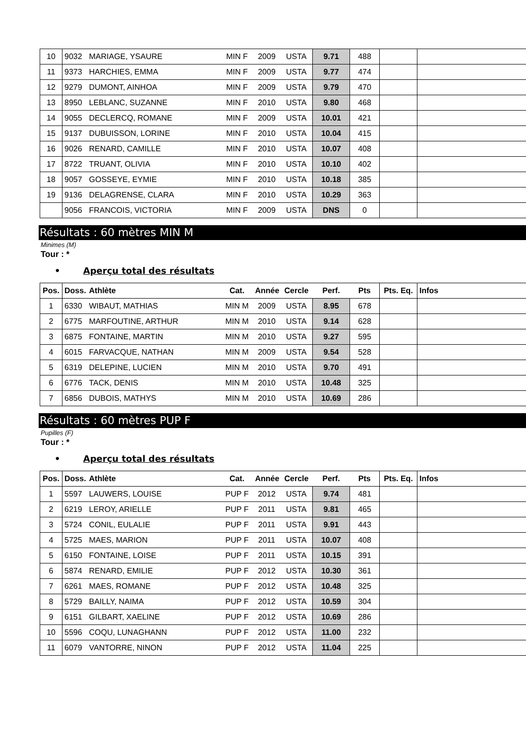| 10 | 9032 | MARIAGE, YSAURE | MIN F | 2009 | USTA | 9.71 | 488 | | |
| 11 | 9373 | HARCHIES, EMMA | MIN F | 2009 | USTA | 9.77 | 474 | | |
| 12 | 9279 | DUMONT, AINHOA | MIN F | 2009 | USTA | 9.79 | 470 | | |
| 13 | 8950 | LEBLANC, SUZANNE | MIN F | 2010 | USTA | 9.80 | 468 | | |
| 14 | 9055 | DECLERCQ, ROMANE | MIN F | 2009 | USTA | 10.01 | 421 | | |
| 15 | 9137 | DUBUISSON, LORINE | MIN F | 2010 | USTA | 10.04 | 415 | | |
| 16 | 9026 | RENARD, CAMILLE | MIN F | 2010 | USTA | 10.07 | 408 | | |
| 17 | 8722 | TRUANT, OLIVIA | MIN F | 2010 | USTA | 10.10 | 402 | | |
| 18 | 9057 | GOSSEYE, EYMIE | MIN F | 2010 | USTA | 10.18 | 385 | | |
| 19 | 9136 | DELAGRENSE, CLARA | MIN F | 2010 | USTA | 10.29 | 363 | | |
| | 9056 | FRANCOIS, VICTORIA | MIN F | 2009 | USTA | DNS | 0 | | |
Résultats : 60 mètres MIN M
Minimes (M)
Tour : *
• Aperçu total des résultats
| Pos. | Doss. | Athlète | Cat. | Année | Cercle | Perf. | Pts | Pts. Eq. | Infos |
| --- | --- | --- | --- | --- | --- | --- | --- | --- | --- |
| 1 | 6330 | WIBAUT, MATHIAS | MIN M | 2009 | USTA | 8.95 | 678 | | |
| 2 | 6775 | MARFOUTINE, ARTHUR | MIN M | 2010 | USTA | 9.14 | 628 | | |
| 3 | 6875 | FONTAINE, MARTIN | MIN M | 2010 | USTA | 9.27 | 595 | | |
| 4 | 6015 | FARVACQUE, NATHAN | MIN M | 2009 | USTA | 9.54 | 528 | | |
| 5 | 6319 | DELEPINE, LUCIEN | MIN M | 2010 | USTA | 9.70 | 491 | | |
| 6 | 6776 | TACK, DENIS | MIN M | 2010 | USTA | 10.48 | 325 | | |
| 7 | 6856 | DUBOIS, MATHYS | MIN M | 2010 | USTA | 10.69 | 286 | | |
Résultats : 60 mètres PUP F
Pupilles (F)
Tour : *
• Aperçu total des résultats
| Pos. | Doss. | Athlète | Cat. | Année | Cercle | Perf. | Pts | Pts. Eq. | Infos |
| --- | --- | --- | --- | --- | --- | --- | --- | --- | --- |
| 1 | 5597 | LAUWERS, LOUISE | PUP F | 2012 | USTA | 9.74 | 481 | | |
| 2 | 6219 | LEROY, ARIELLE | PUP F | 2011 | USTA | 9.81 | 465 | | |
| 3 | 5724 | CONIL, EULALIE | PUP F | 2011 | USTA | 9.91 | 443 | | |
| 4 | 5725 | MAES, MARION | PUP F | 2011 | USTA | 10.07 | 408 | | |
| 5 | 6150 | FONTAINE, LOISE | PUP F | 2011 | USTA | 10.15 | 391 | | |
| 6 | 5874 | RENARD, EMILIE | PUP F | 2012 | USTA | 10.30 | 361 | | |
| 7 | 6261 | MAES, ROMANE | PUP F | 2012 | USTA | 10.48 | 325 | | |
| 8 | 5729 | BAILLY, NAIMA | PUP F | 2012 | USTA | 10.59 | 304 | | |
| 9 | 6151 | GILBART, XAELINE | PUP F | 2012 | USTA | 10.69 | 286 | | |
| 10 | 5596 | COQU, LUNAGHANN | PUP F | 2012 | USTA | 11.00 | 232 | | |
| 11 | 6079 | VANTORRE, NINON | PUP F | 2012 | USTA | 11.04 | 225 | | |